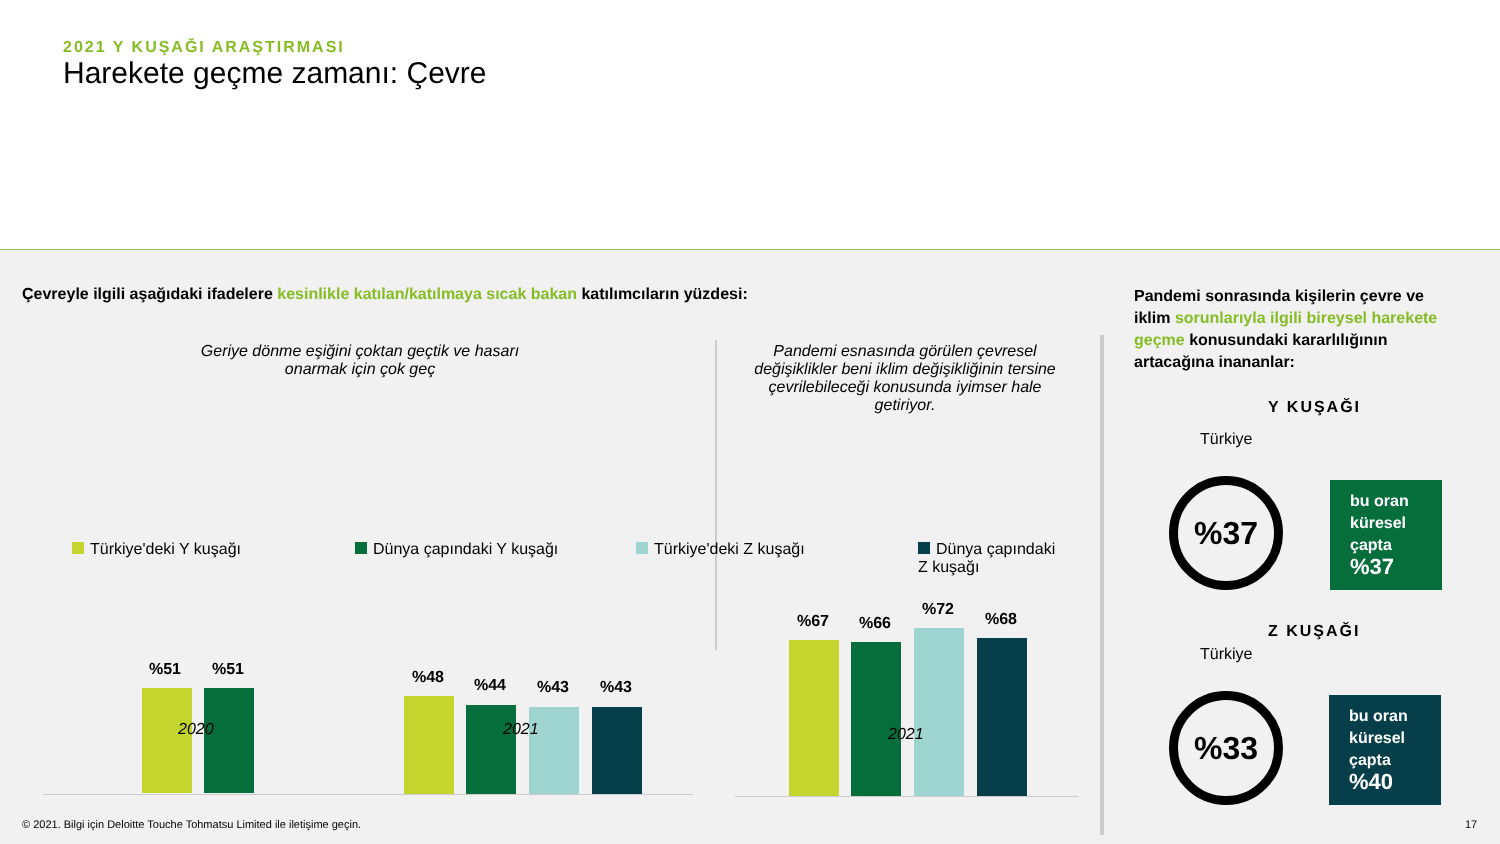2021 Y KUŞAĞI ARAŞTIRMASI
Harekete geçme zamanı: Çevre
Çevreyle ilgili aşağıdaki ifadelere kesinlikle katılan/katılmaya sıcak bakan katılımcıların yüzdesi:
Geriye dönme eşiğini çoktan geçtik ve hasarı onarmak için çok geç
Pandemi esnasında görülen çevresel değişiklikler beni iklim değişikliğinin tersine çevrilebileceği konusunda iyimser hale getiriyor.
%51 %51 %48 %44 %43 %43
2020 2021
%67 %66
%72
%68
2021
Türkiye'deki Y kuşağı Dünya çapındaki Y kuşağı Türkiye'deki Z kuşağı
Dünya çapındaki Z kuşağı
Pandemi sonrasında kişilerin çevre ve iklim sorunlarıyla ilgili bireysel harekete geçme konusundaki kararlılığının artacağına inananlar:
Y KUŞAĞI
Türkiye
%37
bu oran küresel çapta %37
Z KUŞAĞI
Türkiye
%33
bu oran küresel çapta %40
© 2021. Bilgi için Deloitte Touche Tohmatsu Limited ile iletişime geçin.
17